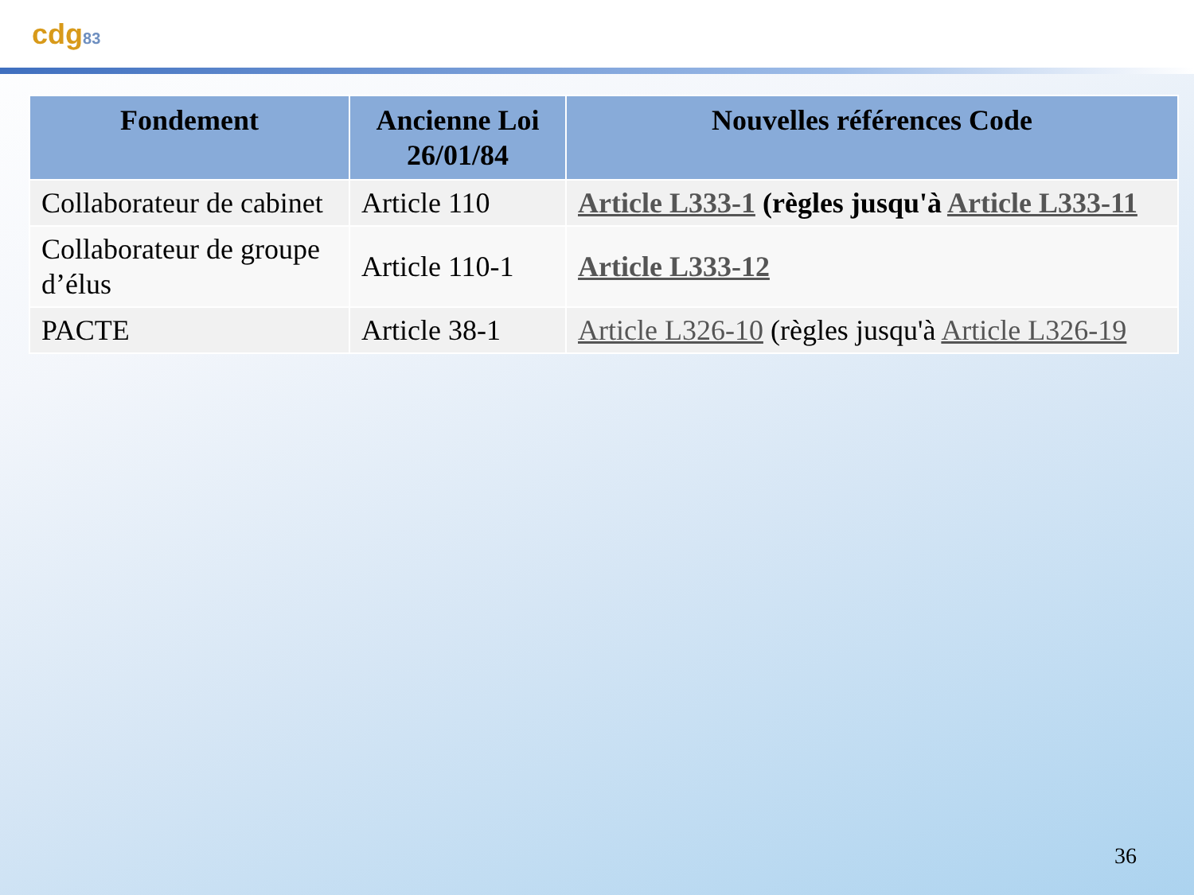cdg83
| Fondement | Ancienne Loi 26/01/84 | Nouvelles références Code |
| --- | --- | --- |
| Collaborateur de cabinet | Article 110 | Article L333-1 (règles jusqu'à Article L333-11 |
| Collaborateur de groupe d’élus | Article 110-1 | Article L333-12 |
| PACTE | Article 38-1 | Article L326-10 (règles jusqu'à Article L326-19 |
36